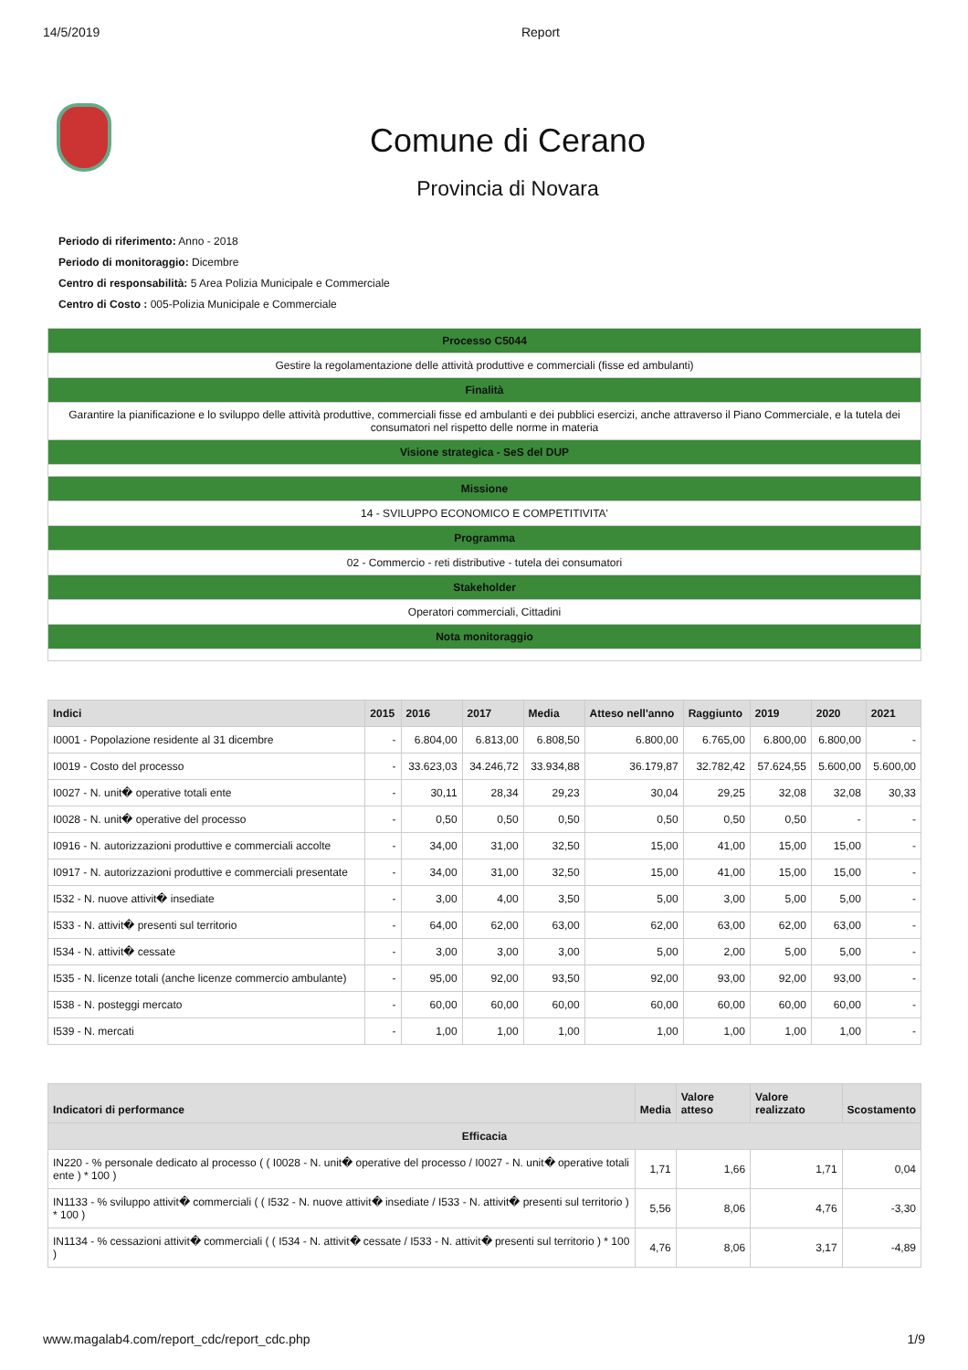14/5/2019 Report
Comune di Cerano
Provincia di Novara
Periodo di riferimento: Anno - 2018
Periodo di monitoraggio: Dicembre
Centro di responsabilità: 5 Area Polizia Municipale e Commerciale
Centro di Costo : 005-Polizia Municipale e Commerciale
| Processo C5044 |
| Gestire la regolamentazione delle attività produttive e commerciali (fisse ed ambulanti) |
| Finalità |
| Garantire la pianificazione e lo sviluppo delle attività produttive, commerciali fisse ed ambulanti e dei pubblici esercizi, anche attraverso il Piano Commerciale, e la tutela dei consumatori nel rispetto delle norme in materia |
| Visione strategica - SeS del DUP |
| Missione |
| 14 - SVILUPPO ECONOMICO E COMPETITIVITA' |
| Programma |
| 02 - Commercio - reti distributive - tutela dei consumatori |
| Stakeholder |
| Operatori commerciali, Cittadini |
| Nota monitoraggio |
| Indici | 2015 | 2016 | 2017 | Media | Atteso nell'anno | Raggiunto | 2019 | 2020 | 2021 |
| --- | --- | --- | --- | --- | --- | --- | --- | --- | --- |
| I0001 - Popolazione residente al 31 dicembre | - | 6.804,00 | 6.813,00 | 6.808,50 | 6.800,00 | 6.765,00 | 6.800,00 | 6.800,00 | - |
| I0019 - Costo del processo | - | 33.623,03 | 34.246,72 | 33.934,88 | 36.179,87 | 32.782,42 | 57.624,55 | 5.600,00 | 5.600,00 |
| I0027 - N. unit� operative totali ente | - | 30,11 | 28,34 | 29,23 | 30,04 | 29,25 | 32,08 | 32,08 | 30,33 |
| I0028 - N. unit� operative del processo | - | 0,50 | 0,50 | 0,50 | 0,50 | 0,50 | 0,50 | - | - |
| I0916 - N. autorizzazioni produttive e commerciali accolte | - | 34,00 | 31,00 | 32,50 | 15,00 | 41,00 | 15,00 | 15,00 | - |
| I0917 - N. autorizzazioni produttive e commerciali presentate | - | 34,00 | 31,00 | 32,50 | 15,00 | 41,00 | 15,00 | 15,00 | - |
| I532 - N. nuove attivit� insediate | - | 3,00 | 4,00 | 3,50 | 5,00 | 3,00 | 5,00 | 5,00 | - |
| I533 - N. attivit� presenti sul territorio | - | 64,00 | 62,00 | 63,00 | 62,00 | 63,00 | 62,00 | 63,00 | - |
| I534 - N. attivit� cessate | - | 3,00 | 3,00 | 3,00 | 5,00 | 2,00 | 5,00 | 5,00 | - |
| I535 - N. licenze totali (anche licenze commercio ambulante) | - | 95,00 | 92,00 | 93,50 | 92,00 | 93,00 | 92,00 | 93,00 | - |
| I538 - N. posteggi mercato | - | 60,00 | 60,00 | 60,00 | 60,00 | 60,00 | 60,00 | 60,00 | - |
| I539 - N. mercati | - | 1,00 | 1,00 | 1,00 | 1,00 | 1,00 | 1,00 | 1,00 | - |
| Indicatori di performance | Media | Valore atteso | Valore realizzato | Scostamento |
| --- | --- | --- | --- | --- |
| Efficacia | | | | |
| IN220 - % personale dedicato al processo ( ( I0028 - N. unit� operative del processo / I0027 - N. unit� operative totali ente ) * 100 ) | 1,71 | 1,66 | 1,71 | 0,04 |
| IN1133 - % sviluppo attivit� commerciali ( ( I532 - N. nuove attivit� insediate / I533 - N. attivit� presenti sul territorio ) * 100 ) | 5,56 | 8,06 | 4,76 | -3,30 |
| IN1134 - % cessazioni attivit� commerciali ( ( I534 - N. attivit� cessate / I533 - N. attivit� presenti sul territorio ) * 100 ) | 4,76 | 8,06 | 3,17 | -4,89 |
www.magalab4.com/report_cdc/report_cdc.php 1/9